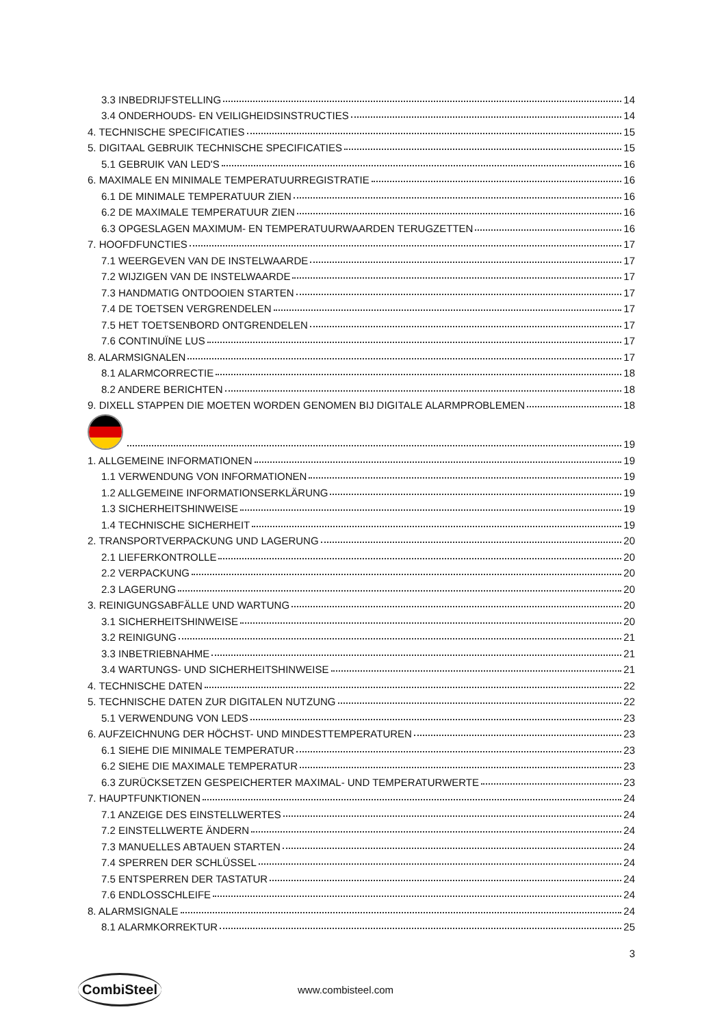3.3 INBEDRIJFSTELLING 14
3.4 ONDERHOUDS- EN VEILIGHEIDSINSTRUCTIES 14
4. TECHNISCHE SPECIFICATIES 15
5. DIGITAAL GEBRUIK TECHNISCHE SPECIFICATIES 15
5.1 GEBRUIK VAN LED'S 16
6. MAXIMALE EN MINIMALE TEMPERATUURREGISTRATIE 16
6.1 DE MINIMALE TEMPERATUUR ZIEN 16
6.2 DE MAXIMALE TEMPERATUUR ZIEN 16
6.3 OPGESLAGEN MAXIMUM- EN TEMPERATUURWAARDEN TERUGZETTEN 16
7. HOOFDFUNCTIES 17
7.1 WEERGEVEN VAN DE INSTELWAARDE 17
7.2 WIJZIGEN VAN DE INSTELWAARDE 17
7.3 HANDMATIG ONTDOOIEN STARTEN 17
7.4 DE TOETSEN VERGRENDELEN 17
7.5 HET TOETSENBORD ONTGRENDELEN 17
7.6 CONTINUÏNE LUS 17
8. ALARMSIGNALEN 17
8.1 ALARMCORRECTIE 18
8.2 ANDERE BERICHTEN 18
9. DIXELL STAPPEN DIE MOETEN WORDEN GENOMEN BIJ DIGITALE ALARMPROBLEMEN 18
19
1. ALLGEMEINE INFORMATIONEN 19
1.1 VERWENDUNG VON INFORMATIONEN 19
1.2 ALLGEMEINE INFORMATIONSERKLÄRUNG 19
1.3 SICHERHEITSHINWEISE 19
1.4 TECHNISCHE SICHERHEIT 19
2. TRANSPORTVERPACKUNG UND LAGERUNG 20
2.1 LIEFERKONTROLLE 20
2.2 VERPACKUNG 20
2.3 LAGERUNG 20
3. REINIGUNGSABFÄLLE UND WARTUNG 20
3.1 SICHERHEITSHINWEISE 20
3.2 REINIGUNG 21
3.3 INBETRIEBNAHME 21
3.4 WARTUNGS- UND SICHERHEITSHINWEISE 21
4. TECHNISCHE DATEN 22
5. TECHNISCHE DATEN ZUR DIGITALEN NUTZUNG 22
5.1 VERWENDUNG VON LEDS 23
6. AUFZEICHNUNG DER HÖCHST- UND MINDESTTEMPERATUREN 23
6.1 SIEHE DIE MINIMALE TEMPERATUR 23
6.2 SIEHE DIE MAXIMALE TEMPERATUR 23
6.3 ZURÜCKSETZEN GESPEICHERTER MAXIMAL- UND TEMPERATURWERTE 23
7. HAUPTFUNKTIONEN 24
7.1 ANZEIGE DES EINSTELLWERTES 24
7.2 EINSTELLWERTE ÄNDERN 24
7.3 MANUELLES ABTAUEN STARTEN 24
7.4 SPERREN DER SCHLÜSSEL 24
7.5 ENTSPERREN DER TASTATUR 24
7.6 ENDLOSSCHLEIFE 24
8. ALARMSIGNALE 24
8.1 ALARMKORREKTUR 25
3
CombiSteel www.combisteel.com